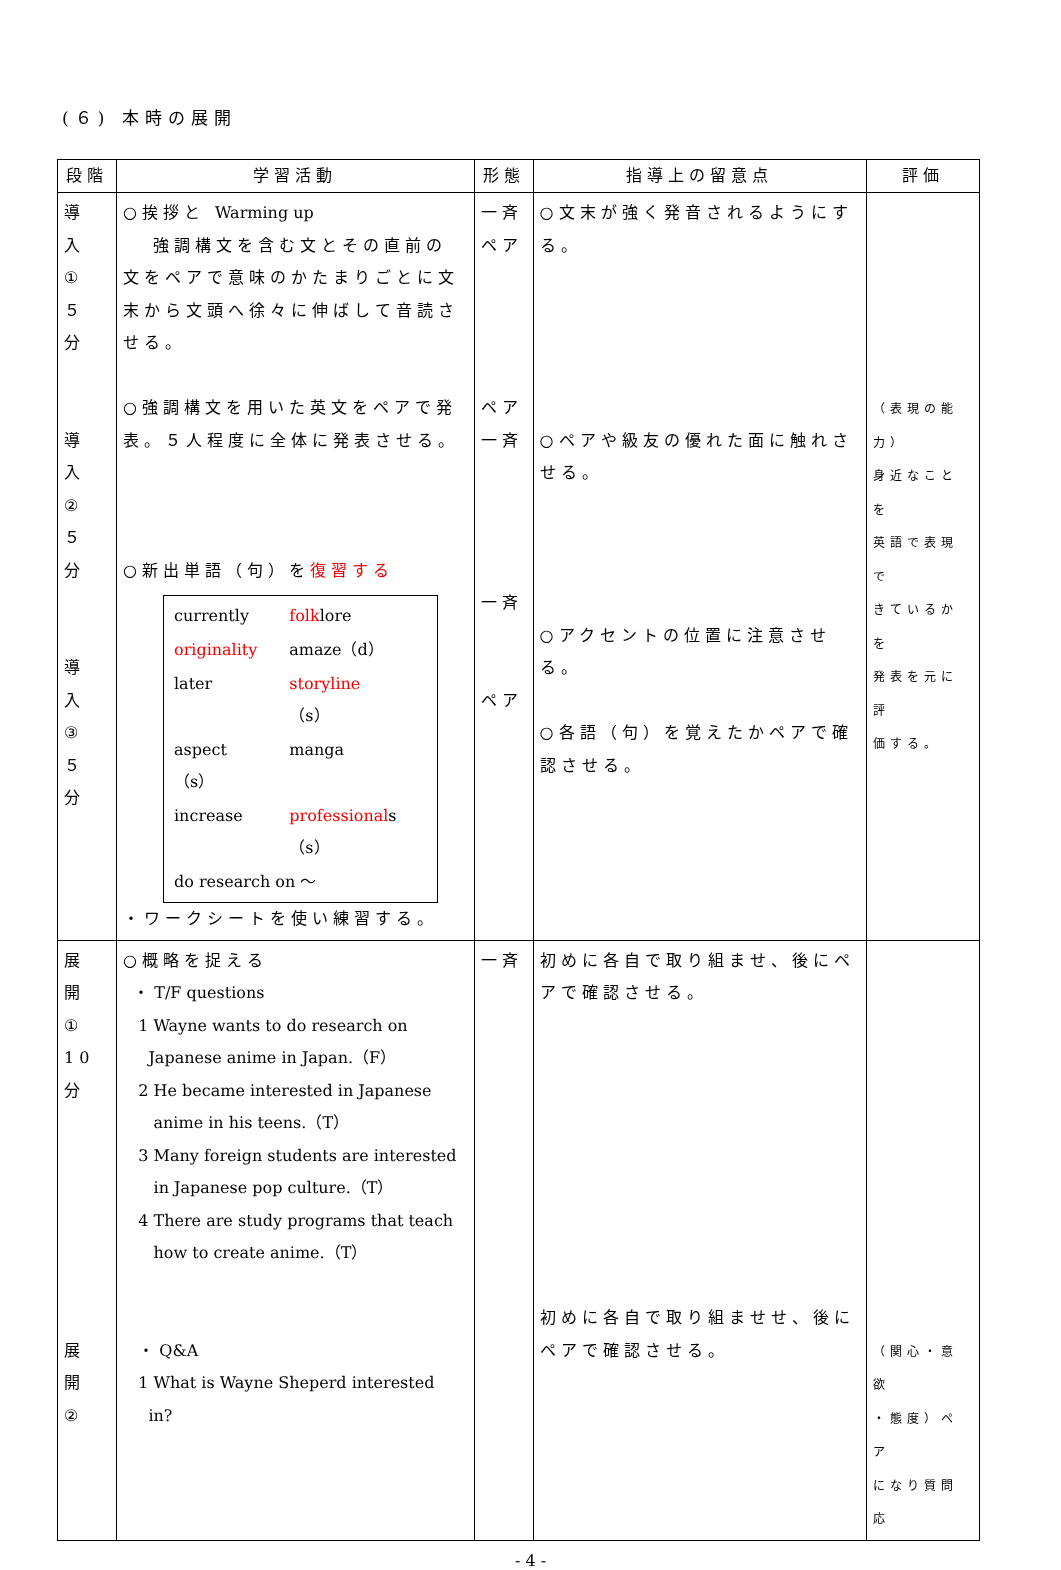(６) 本時の展開
| 段階 | 学習活動 | 形態 | 指導上の留意点 | 評価 |
| --- | --- | --- | --- | --- |
| 導 入 ① ５ 分 導 入 ② ５ 分 導 入 ③ ５ 分 | ○挨拶と Warming up 強調構文を含む文とその直前の文をペアで意味のかたまりごとに文末から文頭へ徐々に伸ばして音読させる。 ○強調構文を用いた英文をペアで発表。５人程度に全体に発表させる。 ○新出単語（句）を 復習する / currently / folk lore / / originality / amaze（d） / / later / storyline （s） / / aspect（s） / manga / / increase / professional s（s） / / do research on ～ / / ・ワークシートを使い練習する。 | 一斉 ペア ペア 一斉 一斉 ペア | ○文末が強く発音されるようにする。 ○ペアや級友の優れた面に触れさせる。 ○アクセントの位置に注意させる。 ○各語（句）を覚えたかペアで確認させる。 | （表現の能力） 身近なことを 英語で表現で きているかを 発表を元に評 価する。 |
| 展 開 ① 10 分 展 開 ② | ○概略を捉える ・ T/F questions 1 Wayne wants to do research on Japanese anime in Japan.（F） 2 He became interested in Japanese anime in his teens.（T） 3 Many foreign students are interested in Japanese pop culture.（T） 4 There are study programs that teach how to create anime.（T） ・ Q&A 1 What is Wayne Sheperd interested in? | 一斉 | 初めに各自で取り組ませ、後にペアで確認させる。 初めに各自で取り組ませせ、後にペアで確認させる。 | （関心・意欲 ・態度）ペア になり質問応 |
- 4 -